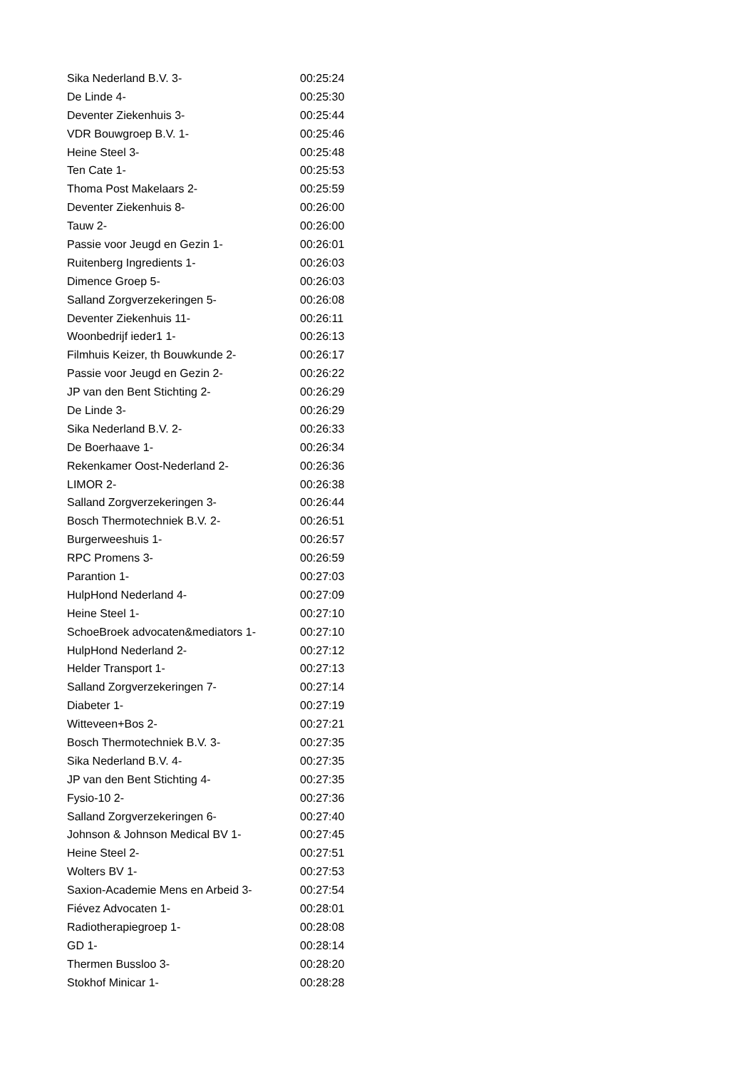| Sika Nederland B.V. 3- | 00:25:24 |
| De Linde 4- | 00:25:30 |
| Deventer Ziekenhuis 3- | 00:25:44 |
| VDR Bouwgroep B.V. 1- | 00:25:46 |
| Heine Steel 3- | 00:25:48 |
| Ten Cate 1- | 00:25:53 |
| Thoma Post Makelaars 2- | 00:25:59 |
| Deventer Ziekenhuis 8- | 00:26:00 |
| Tauw 2- | 00:26:00 |
| Passie voor Jeugd en Gezin 1- | 00:26:01 |
| Ruitenberg Ingredients 1- | 00:26:03 |
| Dimence Groep 5- | 00:26:03 |
| Salland Zorgverzekeringen 5- | 00:26:08 |
| Deventer Ziekenhuis 11- | 00:26:11 |
| Woonbedrijf ieder1 1- | 00:26:13 |
| Filmhuis Keizer, th Bouwkunde 2- | 00:26:17 |
| Passie voor Jeugd en Gezin 2- | 00:26:22 |
| JP van den Bent Stichting 2- | 00:26:29 |
| De Linde 3- | 00:26:29 |
| Sika Nederland B.V. 2- | 00:26:33 |
| De Boerhaave 1- | 00:26:34 |
| Rekenkamer Oost-Nederland 2- | 00:26:36 |
| LIMOR 2- | 00:26:38 |
| Salland Zorgverzekeringen 3- | 00:26:44 |
| Bosch Thermotechniek B.V. 2- | 00:26:51 |
| Burgerweeshuis 1- | 00:26:57 |
| RPC Promens 3- | 00:26:59 |
| Parantion 1- | 00:27:03 |
| HulpHond Nederland 4- | 00:27:09 |
| Heine Steel 1- | 00:27:10 |
| SchoeBroek advocaten&mediators 1- | 00:27:10 |
| HulpHond Nederland 2- | 00:27:12 |
| Helder Transport 1- | 00:27:13 |
| Salland Zorgverzekeringen 7- | 00:27:14 |
| Diabeter 1- | 00:27:19 |
| Witteveen+Bos 2- | 00:27:21 |
| Bosch Thermotechniek B.V. 3- | 00:27:35 |
| Sika Nederland B.V. 4- | 00:27:35 |
| JP van den Bent Stichting 4- | 00:27:35 |
| Fysio-10 2- | 00:27:36 |
| Salland Zorgverzekeringen 6- | 00:27:40 |
| Johnson & Johnson Medical BV 1- | 00:27:45 |
| Heine Steel 2- | 00:27:51 |
| Wolters BV 1- | 00:27:53 |
| Saxion-Academie Mens en Arbeid 3- | 00:27:54 |
| Fiévez Advocaten 1- | 00:28:01 |
| Radiotherapiegroep 1- | 00:28:08 |
| GD 1- | 00:28:14 |
| Thermen Bussloo 3- | 00:28:20 |
| Stokhof Minicar 1- | 00:28:28 |